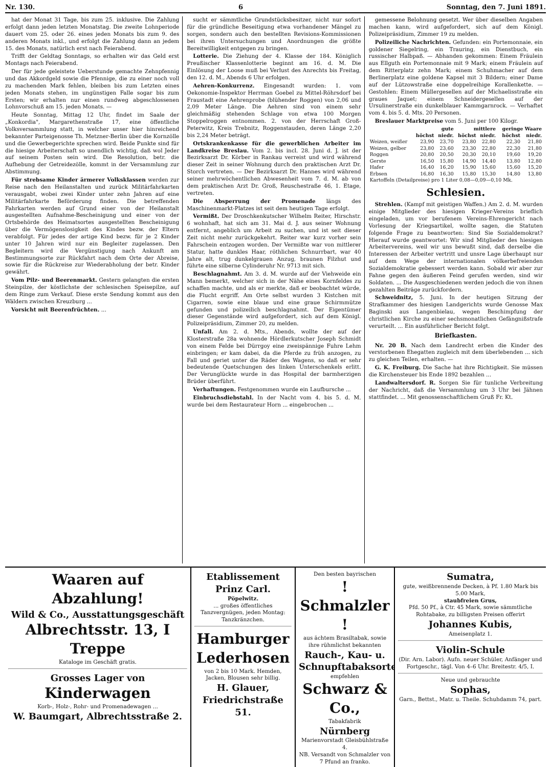Nr. 130. 6 Sonntag, den 7. Juni 1891.
hat der Monat 31 Tage, bis zum 25. inklusive. Die Zahlung erfolgt dann jeden letzten Monatstag. Die zweite Lohnperiode dauert vom 25. oder 26. eines jeden Monats bis zum 9. des anderen Monats inkl., und erfolgt die Zahlung dann an jedem 15. des Monats, natürlich erst nach Feierabend.
Trifft der Geldtag Sonntags, so erhalten wir das Geld erst Montags nach Feierabend.
Der für jede geleistete Ueberstunde gemachte Zehnpfennig und das Akkordgeld sowie die Pfennige, die zu einer noch voll zu machenden Mark fehlen, bleiben bis zum Letzten eines jeden Monats stehen, im ungünstigen Falle sogar bis zum Ersten; wir erhalten nur einen rundweg abgeschlossenen Lohnvorschuß am 15. jeden Monats. —
Heute Sonntag, Mittag 12 Uhr, findet im Saale der „Konkordia", Margarethenstraße 17, eine öffentliche Volksversammlung statt, in welcher unser hier hinreichend bekannter Parteigenosse Th. Metzner-Berlin über die Kornzölle und die Gewerbegerichte sprechen wird. Beide Punkte sind für die hiesige Arbeiterschaft so unendlich wichtig, daß wol Jeder auf seinem Posten sein wird. Die Resolution, betr. die Aufhebung der Getreidezölle, kommt in der Versammlung zur Abstimmung.
Für strebsame Kinder ärmerer Volksklassen werden zur Reise nach den Heilanstalten und zurück Militärfahrkarten verausgabt, wobei zwei Kinder unter zehn Jahren auf eine Militärfahrkarte Beförderung finden. Die betreffenden Fahrkarten werden auf Grund einer von der Heilanstalt ausgestellten Aufnahme-Bescheinigung und einer von der Ortsbehörde des Heimatsortes ausgestellten Bescheinigung über die Vermögenslosigkeit des Kindes bezw. der Eltern verabfolgt. Für jedes der artige Kind bezw. für je 2 Kinder unter 10 Jahren wird nur ein Begleiter zugelassen. Den Begleitern wird die Vergünstigung nach Ankunft am Bestimmungsorte zur Rückfahrt nach dem Orte der Abreise, sowie für die Rückreise zur Wiederabholung der betr. Kinder gewährt.
Vom Pilz- und Beerenmarkt. Gestern gelangten die ersten Steinpilze, der köstlichste der schlesischen Speisepilze, auf dem Ringe zum Verkauf. Diese erste Sendung kommt aus den Wäldern zwischen Kreuzburg ...
Vorsicht mit Beerenfrüchten. ...
sucht er sämmtliche Grundstücksbesitzer, nicht nur sofort für die gründliche Beseitigung etwa vorhandener Mängel zu sorgen, sondern auch den bestellten Revisions-Kommissionen bei ihren Untersuchungen und Anordnungen die größte Bereitwilligkeit entgegen zu bringen.
Lotterie. Die Ziehung der 4. Klasse der 184. Königlich Preußischer Klassenlotterie beginnt am 16. d. M. Die Einlösung der Loose muß bei Verlust des Anrechts bis Freitag, den 12. d. M., Abends 6 Uhr erfolgen.
Aehren-Konkurrenz. Eingesandt wurden: 1. vom Oekonomie-Inspektor Herrman Goebel zu Mittel-Röhrsdorf bei Fraustadt eine Aehrenprobe (blühender Roggen) von 2,06 und 2,09 Meter Länge. Die Aehren sind von einem sehr gleichmäßig stehenden Schlage von etwa 100 Morgen Stoppelroggen entnommen. 2. von der Herrschaft Groß-Peterwitz, Kreis Trebnitz, Roggenstauden, deren Länge 2,20 bis 2,24 Meter beträgt.
Ortskrankenkasse für die gewerblichen Arbeiter im Landkreise Breslau. Vom 2. bis incl. 28. Juni d. J. ist der Bezirksarzt Dr. Körber in Rankau verreist und wird während dieser Zeit in seiner Wohnung durch den praktischen Arzt Dr. Storch vertreten. — Der Bezirksarzt Dr. Hannes wird während seiner mehrwöchentlichen Abwesenheit vom 7. d. M. ab von dem praktischen Arzt Dr. Groß, Reuschestraße 46, 1. Etage, vertreten.
Die Absperrung der Promenade längs des Maschinenmarkt-Platzes ist seit dem heutigen Tage erfolgt.
Vermißt. Der Droschkenkutscher Wilhelm Reiter, Hirschstr. 6 wohnhaft, hat sich am 31. Mai d. J. aus seiner Wohnung entfernt, angeblich um Arbeit zu suchen, und ist seit dieser Zeit nicht mehr zurückgekehrt. Reiter war kurz vorher sein Fahrschein entzogen worden. Der Vermißte war von mittlerer Statur, hatte dunkles Haar, röthlichen Schnurrbart, war 40 Jahre alt, trug dunkelgrauen Anzug, braunen Filzhut und führte eine silberne Cylinderuhr Nr. 9713 mit sich.
Beschlagnahmt. Am 3. d. M. wurde auf der Viehweide ein Mann bemerkt, welcher sich in der Nähe eines Kornfeldes zu schaffen machte, und als er merkte, daß er beobachtet würde, die Flucht ergriff. Am Orte selbst wurden 3 Kistchen mit Cigarren, sowie eine blaue und eine graue Schirmmütze gefunden und polizeilich beschlagnahmt. Der Eigentümer dieser Gegenstände wird aufgefordert, sich auf dem Königl. Polizeipräsidium, Zimmer 20, zu melden.
Unfall. Am 2. d. Mts., Abends, wollte der auf der Klosterstraße 28a wohnende Hördlerkutscher Joseph Schmidt von einem Felde bei Dürrgoy eine zweispännige Fuhre Lehm einbringen; er kam dabei, da die Pferde zu früh anzogen, zu Fall und geriet unter die Räder des Wagens, so daß er sehr bedeutende Quetschungen des linken Unterschenkels erlitt. Der Verunglückte wurde in das Hospital der barmherzigen Brüder überführt.
Verhaftungen. Festgenommen wurde ein Laufbursche ...
Einbruchsdiebstahl. In der Nacht vom 4. bis 5. d. M. wurde bei dem Restaurateur Horn ... eingebrochen ...
gemessene Belohnung gesetzt. Wer über dieselben Angaben machen kann, wird aufgefordert, sich auf dem Königl. Polizeipräsidium, Zimmer 19 zu melden.
Polizeiliche Nachrichten. Gefunden: ein Portemonnaie, ein goldener Siegelring, ein Trauring, ein Dienstbuch, ein russischer Halbpaß. — Abhanden gekommen: Einem Fräulein aus Ellguth ein Portemonnaie mit 9 Mark; einem Fräulein auf dem Ritterplatz zehn Mark; einem Schuhmacher auf dem Berlinerplatz eine goldene Kapsel mit 3 Bildern; einer Dame auf der Lützowstraße eine doppelreihige Korallenkette. — Gestohlen: Einem Müllergesellen auf der Michaelisstraße ein graues Jaquet; einem Schneidergesellen auf der Ursulinerstraße ein dunkelblauer Kammgarnrock. — Verhaftet vom 4. bis 5. d. Mts. 20 Personen.
Breslauer Marktpreise vom 5. Juni per 100 Kilogr.
| | gute | | mittlere | | geringe Waare | |
| --- | --- | --- | --- | --- | --- | --- |
| | höchst | niedr. | höchst | niedr. | höchst | niedr. |
| Weizen, weißer | 23,90 | 23,70 | 23,80 | 22,80 | 22,30 | 21,80 |
| Weizen, gelber | 23,80 | 23,60 | 23,30 | 22,80 | 22,30 | 21,80 |
| Roggen | 20,80 | 20,50 | 20,30 | 20,10 | 19,60 | 19,20 |
| Gerste | 16,50 | 15,80 | 14,90 | 14,40 | 13,80 | 12,80 |
| Hafer | 16,40 | 16,20 | 15,90 | 15,60 | 15,60 | 15,20 |
| Erbsen | 16,80 | 16,30 | 15,80 | 15,30 | 14,80 | 13,80 |
| Kartoffeln (Detailpreise) pro 1 Liter 0,08—0,09—0,10 Mk. | | | | | | |
Schlesien.
Strehlen. (Kampf mit geistigen Waffen.) Am 2. d. M. wurden einige Mitglieder des hiesigen Krieger-Vereins brieflich eingeladen, um vor berufenem Vereins-Ehrengericht nach Vorlesung der Kriegsartikel, wollte sagen, die Statuten folgende Frage zu beantworten: Sind Sie Sozialdemokrat? Hierauf wurde geantwortet: Wir sind Mitglieder des hiesigen Arbeitervereins, weil wir uns bewußt sind, daß derselbe die Interessen der Arbeiter vertritt und unsre Lage überhaupt nur auf dem Wege der internationalen völkerbefreienden Sozialdemokratie gebessert werden kann. Sobald wir aber zur Fahne gegen den äußeren Feind gerufen werden, sind wir Soldaten. ... Die Ausgeschiedenen werden jedoch die von ihnen gezahlten Beiträge zurückfordern.
Schweidnitz, 5. Juni. In der heutigen Sitzung der Strafkammer des hiesigen Landgerichts wurde Genosse Max Baginski aus Langenbielau, wegen Beschimpfung der christlichen Kirche zu einer sechsmonatlichen Gefängnißstrafe verurteilt. ... Ein ausführlicher Bericht folgt.
Briefkasten.
Nr. 20 B. Nach dem Landrecht erben die Kinder des verstorbenen Ehegatten zugleich mit dem überlebenden ... sich zu gleichen Teilen, erhalten. —
G. K. Freiburg. Die Sache hat ihre Richtigkeit. Sie müssen die Kirchensteuer bis Ende 1892 bezahlen ...
Landwaltersdorf. R. Sorgen Sie für tunliche Verbreitung der Nachricht, daß die Versammlung um 3 Uhr bei Jähnen stattfindet. ... Mit genossenschaftlichem Gruß Fr. Kt.
Waaren auf Abzahlung!
Wild & Co., Ausstattungsgeschäft
Albrechtsstr. 13, I Treppe
Kataloge im Geschäft gratis.
Grosses Lager von
Kinderwagen
Korb-, Holz-, Rohr- und Promenadewagen ...
W. Baumgart, Albrechtsstraße 2.
Etablissement Prinz Carl.
Pöpelwitz.
... großes öffentliches Tanzvergnügen, jeden Montag: Tanzkränzchen.
Hamburger Lederhosen
von 2 bis 10 Mark. Hemden, Jacken, Blousen sehr billig.
H. Glauer, Friedrichstraße 51.
Den besten bayrischen
! Schmalzler !
aus ächtem Brasiltabak, sowie ihre rühmlichst bekannten
Rauch-, Kau- u. Schnupftabaksorten
empfehlen
Schwarz & Co.,
Tabakfabrik
Nürnberg
Marienvorstadt Gleisbühlstraße 4.
NB. Versandt von Schmalzler von 7 Pfund an franko.
Sumatra,
gute, weißbrennende Decken, à Pf. 1.80 Mark bis 5.00 Mark,
staubfreien Grus,
Pfd. 50 Pf., à Ctr. 45 Mark, sowie sämmtliche Rohtabake, zu billigsten Preisen offerirt
Johannes Kubis,
Ameisenplatz 1.
Violin-Schule
(Dir. Arn. Labor). Aufn. neuer Schüler, Anfänger und Fortgeschr., tägl. Von 4–6 Uhr. Breitestr. 4/5, I.
Neue und gebrauchte
Sophas,
Garn., Bettst., Matr. u. Theile. Schuhdamm 74, part.